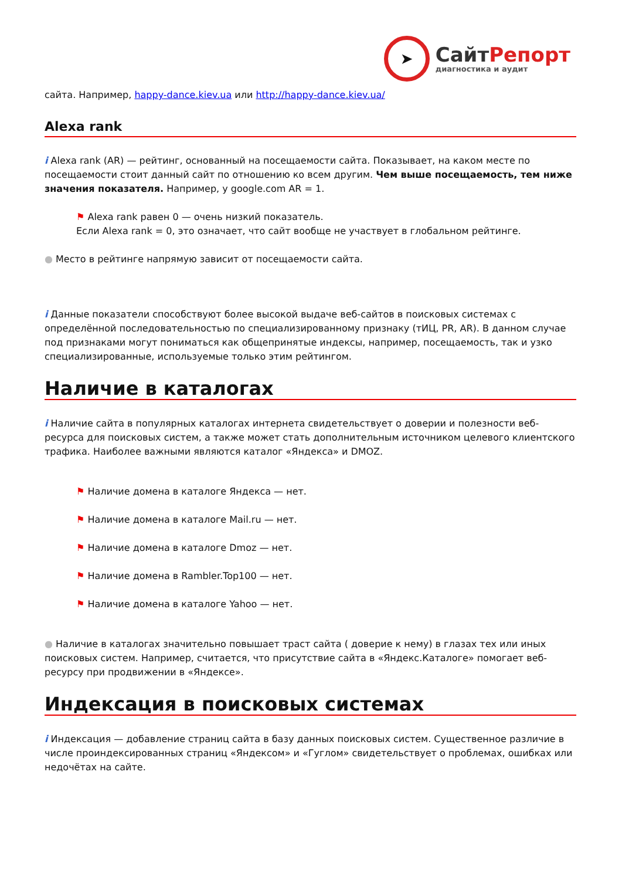➤
СайтРепорт
диагностика и аудит
сайта. Например, happy-dance.kiev.ua или http://happy-dance.kiev.ua/
Alexa rank
i Alexa rank (AR) — рейтинг, основанный на посещаемости сайта. Показывает, на каком месте по посещаемости стоит данный сайт по отношению ко всем другим. Чем выше посещаемость, тем ниже значения показателя. Например, у google.com AR = 1.
⚑ Alexa rank равен 0 — очень низкий показатель.
Если Alexa rank = 0, это означает, что сайт вообще не участвует в глобальном рейтинге.
● Место в рейтинге напрямую зависит от посещаемости сайта.
i Данные показатели способствуют более высокой выдаче веб-сайтов в поисковых системах с определённой последовательностью по специализированному признаку (тИЦ, PR, AR). В данном случае под признаками могут пониматься как общепринятые индексы, например, посещаемость, так и узко специализированные, используемые только этим рейтингом.
Наличие в каталогах
i Наличие сайта в популярных каталогах интернета свидетельствует о доверии и полезности веб-ресурса для поисковых систем, а также может стать дополнительным источником целевого клиентского трафика. Наиболее важными являются каталог «Яндекса» и DMOZ.
⚑ Наличие домена в каталоге Яндекса — нет.
⚑ Наличие домена в каталоге Mail.ru — нет.
⚑ Наличие домена в каталоге Dmoz — нет.
⚑ Наличие домена в Rambler.Top100 — нет.
⚑ Наличие домена в каталоге Yahoo — нет.
● Наличие в каталогах значительно повышает траст сайта ( доверие к нему) в глазах тех или иных поисковых систем. Например, считается, что присутствие сайта в «Яндекс.Каталоге» помогает веб-ресурсу при продвижении в «Яндексе».
Индексация в поисковых системах
i Индексация — добавление страниц сайта в базу данных поисковых систем. Существенное различие в числе проиндексированных страниц «Яндексом» и «Гуглом» свидетельствует о проблемах, ошибках или недочётах на сайте.